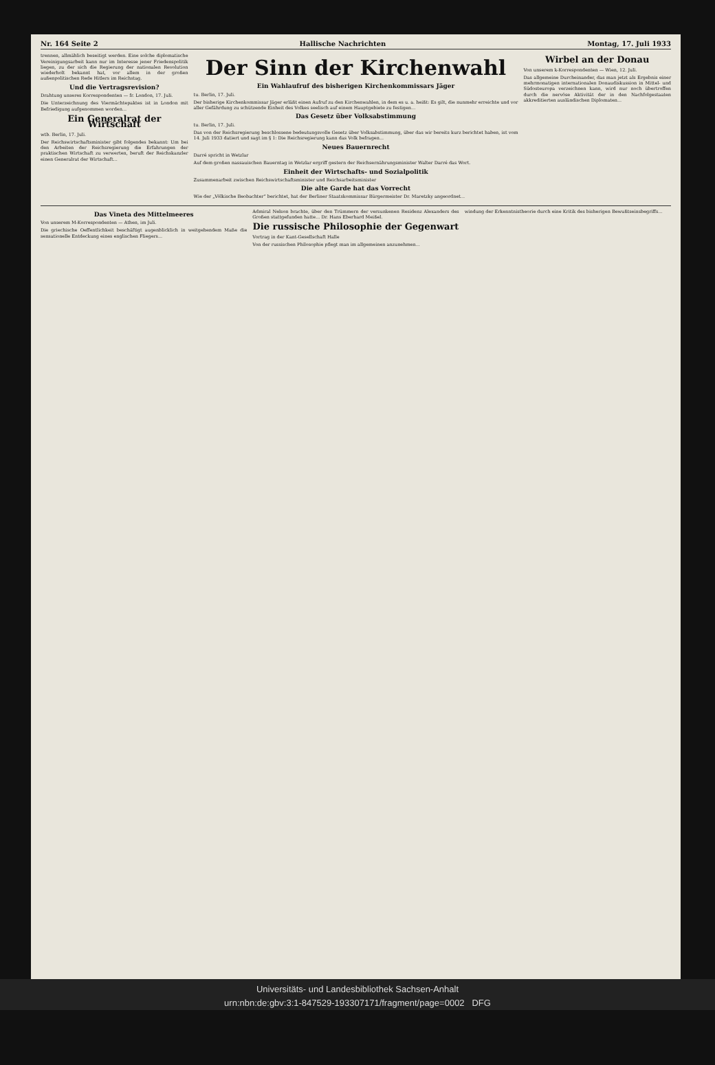Nr. 164 Seite 2 Hallische Nachrichten Montag, 17. Juli 1933
trennen, allmählich beseitigt werden. Eine solche diplomatische Vereinigungsarbeit kann nur im Interesse jener Friedenspolitik liegen, zu der sich die Regierung der nationalen Revolution wiederholt bekannt hat, vor allem in der großen außenpolitischen Rede Hitlers im Reichstag.
Und die Vertragsrevision?
Drahtung unseres Korrespondenten — fr. London, 17. Juli.
Die Unterzeichnung des Viermächtepaktes ist in London mit Befriedigung aufgenommen worden...
Ein Generalrat der Wirtschaft
wtb. Berlin, 17. Juli.
Der Reichswirtschaftsminister gibt folgendes bekannt: Um bei den Arbeiten der Reichsregierung die Erfahrungen der praktischen Wirtschaft zu verwerten, beruft der Reichskanzler einen Generalrat der Wirtschaft...
Der Sinn der Kirchenwahl
Ein Wahlaufruf des bisherigen Kirchenkommissars Jäger
tu. Berlin, 17. Juli.
Der bisherige Kirchenkommissar Jäger erläßt einen Aufruf zu den Kirchenwahlen, in dem es u. a. heißt: Es gilt, die nunmehr erreichte und vor aller Gefährdung zu schützende Einheit des Volkes seelisch auf einem Hauptgebiete zu festigen...
Das Gesetz über Volksabstimmung
tu. Berlin, 17. Juli.
Das von der Reichsregierung beschlossene bedeutungsvolle Gesetz über Volksabstimmung, über das wir bereits kurz berichtet haben, ist vom 14. Juli 1933 datiert und sagt im § 1: Die Reichsregierung kann das Volk befragen...
Neues Bauernrecht
Darré spricht in Wetzlar
Auf dem großen nassauischen Bauerntag in Wetzlar ergriff gestern der Reichsernährungsminister Walter Darré das Wort.
Einheit der Wirtschafts- und Sozialpolitik
Zusammenarbeit zwischen Reichswirtschaftsminister und Reichsarbeitsminister
Die alte Garde hat das Vorrecht
Wie der „Völkische Beobachter“ berichtet, hat der Berliner Staatskommissar Bürgermeister Dr. Maretzky angeordnet...
Wirbel an der Donau
Von unserem k-Korrespondenten — Wien, 12. Juli.
Das allgemeine Durcheinander, das man jetzt als Ergebnis einer mehrmonatigen internationalen Donaudiskussion in Mittel- und Südosteuropa verzeichnen kann, wird nur noch übertroffen durch die nervöse Aktivität der in den Nachfolgestaaten akkreditierten ausländischen Diplomaten...
Das Vineta des Mittelmeeres
Von unserem M-Korrespondenten — Athen, im Juli.
Die griechische Oeffentlichkeit beschäftigt augenblicklich in weitgehendem Maße die sensationelle Entdeckung eines englischen Fliegers...
Admiral Nelson brachte, über den Trümmern der versunkenen Residenz Alexanders des Großen stattgefunden hatte... Dr. Hans Eberhard Meißel.
Die russische Philosophie der Gegenwart
Vortrag in der Kant-Gesellschaft Halle
Von der russischen Philosophie pflegt man im allgemeinen anzunehmen...
windung der Erkenntnistheorie durch eine Kritik des bisherigen Bewußtseinsbegriffs...
Universitäts- und Landesbibliothek Sachsen-Anhalt
urn:nbn:de:gbv:3:1-847529-193307171/fragment/page=0002 DFG